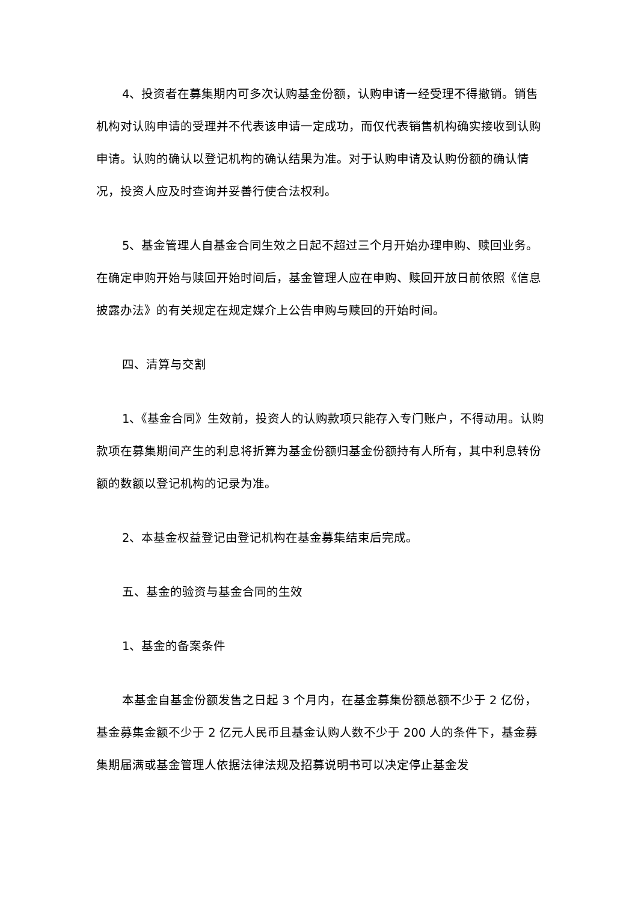4、投资者在募集期内可多次认购基金份额，认购申请一经受理不得撤销。销售机构对认购申请的受理并不代表该申请一定成功，而仅代表销售机构确实接收到认购申请。认购的确认以登记机构的确认结果为准。对于认购申请及认购份额的确认情况，投资人应及时查询并妥善行使合法权利。
5、基金管理人自基金合同生效之日起不超过三个月开始办理申购、赎回业务。在确定申购开始与赎回开始时间后，基金管理人应在申购、赎回开放日前依照《信息披露办法》的有关规定在规定媒介上公告申购与赎回的开始时间。
四、清算与交割
1、《基金合同》生效前，投资人的认购款项只能存入专门账户，不得动用。认购款项在募集期间产生的利息将折算为基金份额归基金份额持有人所有，其中利息转份额的数额以登记机构的记录为准。
2、本基金权益登记由登记机构在基金募集结束后完成。
五、基金的验资与基金合同的生效
1、基金的备案条件
本基金自基金份额发售之日起 3 个月内，在基金募集份额总额不少于 2 亿份，基金募集金额不少于 2 亿元人民币且基金认购人数不少于 200 人的条件下，基金募集期届满或基金管理人依据法律法规及招募说明书可以决定停止基金发